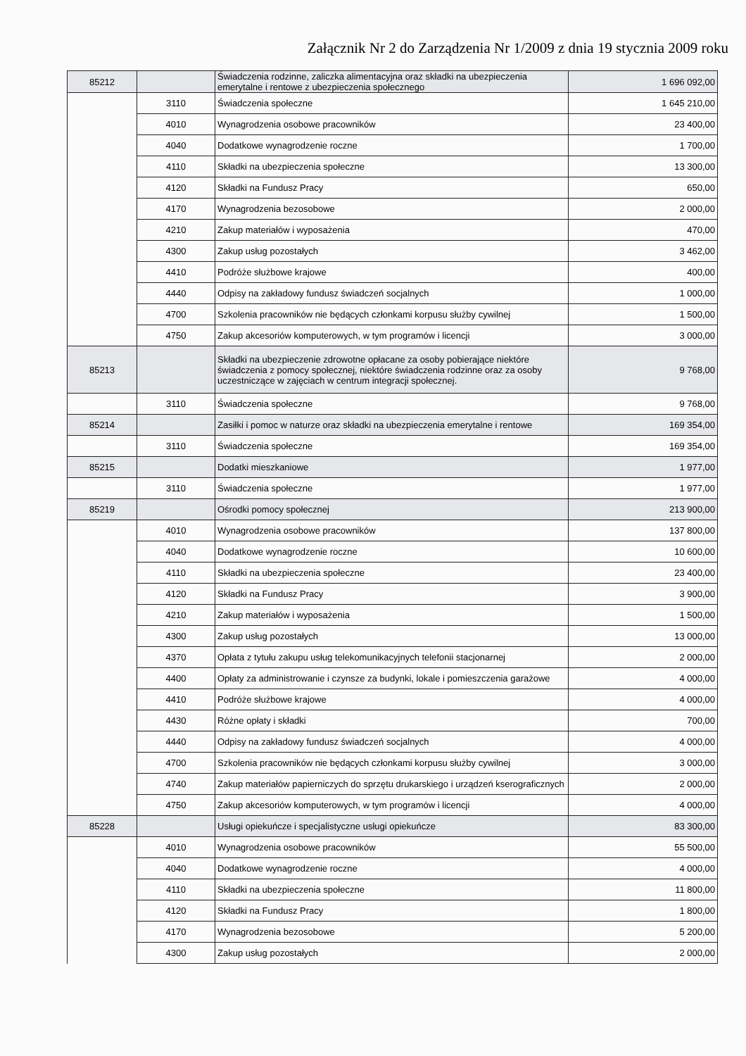Załącznik Nr 2 do Zarządzenia Nr 1/2009 z dnia 19 stycznia 2009 roku
| 85212 | | Świadczenia rodzinne, zaliczka alimentacyjna oraz składki na ubezpieczenia emerytalne i rentowe z ubezpieczenia społecznego | 1 696 092,00 |
| | 3110 | Świadczenia społeczne | 1 645 210,00 |
| | 4010 | Wynagrodzenia osobowe pracowników | 23 400,00 |
| | 4040 | Dodatkowe wynagrodzenie roczne | 1 700,00 |
| | 4110 | Składki na ubezpieczenia społeczne | 13 300,00 |
| | 4120 | Składki na Fundusz Pracy | 650,00 |
| | 4170 | Wynagrodzenia bezosobowe | 2 000,00 |
| | 4210 | Zakup materiałów i wyposażenia | 470,00 |
| | 4300 | Zakup usług pozostałych | 3 462,00 |
| | 4410 | Podróże służbowe krajowe | 400,00 |
| | 4440 | Odpisy na zakładowy fundusz świadczeń socjalnych | 1 000,00 |
| | 4700 | Szkolenia pracowników nie będących członkami korpusu służby cywilnej | 1 500,00 |
| | 4750 | Zakup akcesoriów komputerowych, w tym programów i licencji | 3 000,00 |
| 85213 | | Składki na ubezpieczenie zdrowotne opłacane za osoby pobierające niektóre świadczenia z pomocy społecznej, niektóre świadczenia rodzinne oraz za osoby uczestniczące w zajęciach w centrum integracji społecznej. | 9 768,00 |
| | 3110 | Świadczenia społeczne | 9 768,00 |
| 85214 | | Zasiłki i pomoc w naturze oraz składki na ubezpieczenia emerytalne i rentowe | 169 354,00 |
| | 3110 | Świadczenia społeczne | 169 354,00 |
| 85215 | | Dodatki mieszkaniowe | 1 977,00 |
| | 3110 | Świadczenia społeczne | 1 977,00 |
| 85219 | | Ośrodki pomocy społecznej | 213 900,00 |
| | 4010 | Wynagrodzenia osobowe pracowników | 137 800,00 |
| | 4040 | Dodatkowe wynagrodzenie roczne | 10 600,00 |
| | 4110 | Składki na ubezpieczenia społeczne | 23 400,00 |
| | 4120 | Składki na Fundusz Pracy | 3 900,00 |
| | 4210 | Zakup materiałów i wyposażenia | 1 500,00 |
| | 4300 | Zakup usług pozostałych | 13 000,00 |
| | 4370 | Opłata z tytułu zakupu usług telekomunikacyjnych telefonii stacjonarnej | 2 000,00 |
| | 4400 | Opłaty za administrowanie i czynsze za budynki, lokale i pomieszczenia garażowe | 4 000,00 |
| | 4410 | Podróże służbowe krajowe | 4 000,00 |
| | 4430 | Różne opłaty i składki | 700,00 |
| | 4440 | Odpisy na zakładowy fundusz świadczeń socjalnych | 4 000,00 |
| | 4700 | Szkolenia pracowników nie będących członkami korpusu służby cywilnej | 3 000,00 |
| | 4740 | Zakup materiałów papierniczych do sprzętu drukarskiego i urządzeń kserograficznych | 2 000,00 |
| | 4750 | Zakup akcesoriów komputerowych, w tym programów i licencji | 4 000,00 |
| 85228 | | Usługi opiekuńcze i specjalistyczne usługi opiekuńcze | 83 300,00 |
| | 4010 | Wynagrodzenia osobowe pracowników | 55 500,00 |
| | 4040 | Dodatkowe wynagrodzenie roczne | 4 000,00 |
| | 4110 | Składki na ubezpieczenia społeczne | 11 800,00 |
| | 4120 | Składki na Fundusz Pracy | 1 800,00 |
| | 4170 | Wynagrodzenia bezosobowe | 5 200,00 |
| | 4300 | Zakup usług pozostałych | 2 000,00 |